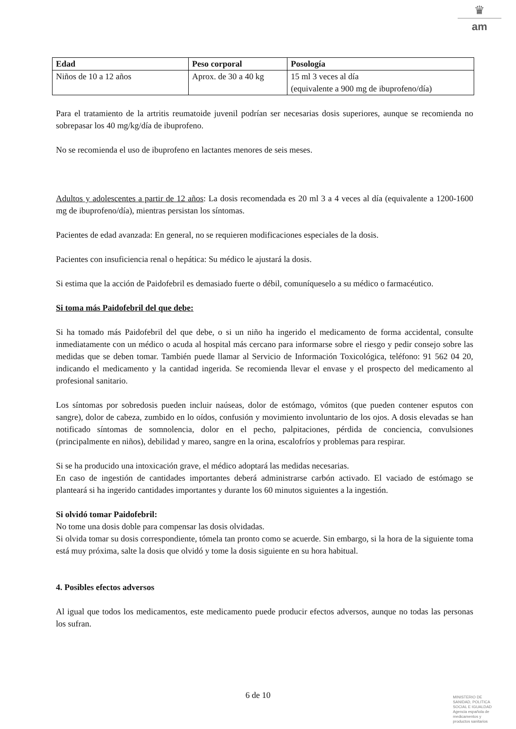♛
am
| Edad | Peso corporal | Posología |
| --- | --- | --- |
| Niños de 10 a 12 años | Aprox. de 30 a 40 kg | 15 ml 3 veces al día (equivalente a 900 mg de ibuprofeno/día) |
Para el tratamiento de la artritis reumatoide juvenil podrían ser necesarias dosis superiores, aunque se recomienda no sobrepasar los 40 mg/kg/día de ibuprofeno.
No se recomienda el uso de ibuprofeno en lactantes menores de seis meses.
Adultos y adolescentes a partir de 12 años: La dosis recomendada es 20 ml 3 a 4 veces al día (equivalente a 1200-1600 mg de ibuprofeno/día), mientras persistan los síntomas.
Pacientes de edad avanzada: En general, no se requieren modificaciones especiales de la dosis.
Pacientes con insuficiencia renal o hepática: Su médico le ajustará la dosis.
Si estima que la acción de Paidofebril es demasiado fuerte o débil, comuníqueselo a su médico o farmacéutico.
Si toma más Paidofebril del que debe:
Si ha tomado más Paidofebril del que debe, o si un niño ha ingerido el medicamento de forma accidental, consulte inmediatamente con un médico o acuda al hospital más cercano para informarse sobre el riesgo y pedir consejo sobre las medidas que se deben tomar. También puede llamar al Servicio de Información Toxicológica, teléfono: 91 562 04 20, indicando el medicamento y la cantidad ingerida. Se recomienda llevar el envase y el prospecto del medicamento al profesional sanitario.
Los síntomas por sobredosis pueden incluir naúseas, dolor de estómago, vómitos (que pueden contener esputos con sangre), dolor de cabeza, zumbido en lo oídos, confusión y movimiento involuntario de los ojos. A dosis elevadas se han notificado síntomas de somnolencia, dolor en el pecho, palpitaciones, pérdida de conciencia, convulsiones (principalmente en niños), debilidad y mareo, sangre en la orina, escalofríos y problemas para respirar.
Si se ha producido una intoxicación grave, el médico adoptará las medidas necesarias.
En caso de ingestión de cantidades importantes deberá administrarse carbón activado. El vaciado de estómago se planteará si ha ingerido cantidades importantes y durante los 60 minutos siguientes a la ingestión.
Si olvidó tomar Paidofebril:
No tome una dosis doble para compensar las dosis olvidadas.
Si olvida tomar su dosis correspondiente, tómela tan pronto como se acuerde. Sin embargo, si la hora de la siguiente toma está muy próxima, salte la dosis que olvidó y tome la dosis siguiente en su hora habitual.
4. Posibles efectos adversos
Al igual que todos los medicamentos, este medicamento puede producir efectos adversos, aunque no todas las personas los sufran.
6 de 10
MINISTERIO DE
SANIDAD, POLITICA
SOCIAL E IGUALDAD
Agencia española de
medicamentos y
productos sanitarios